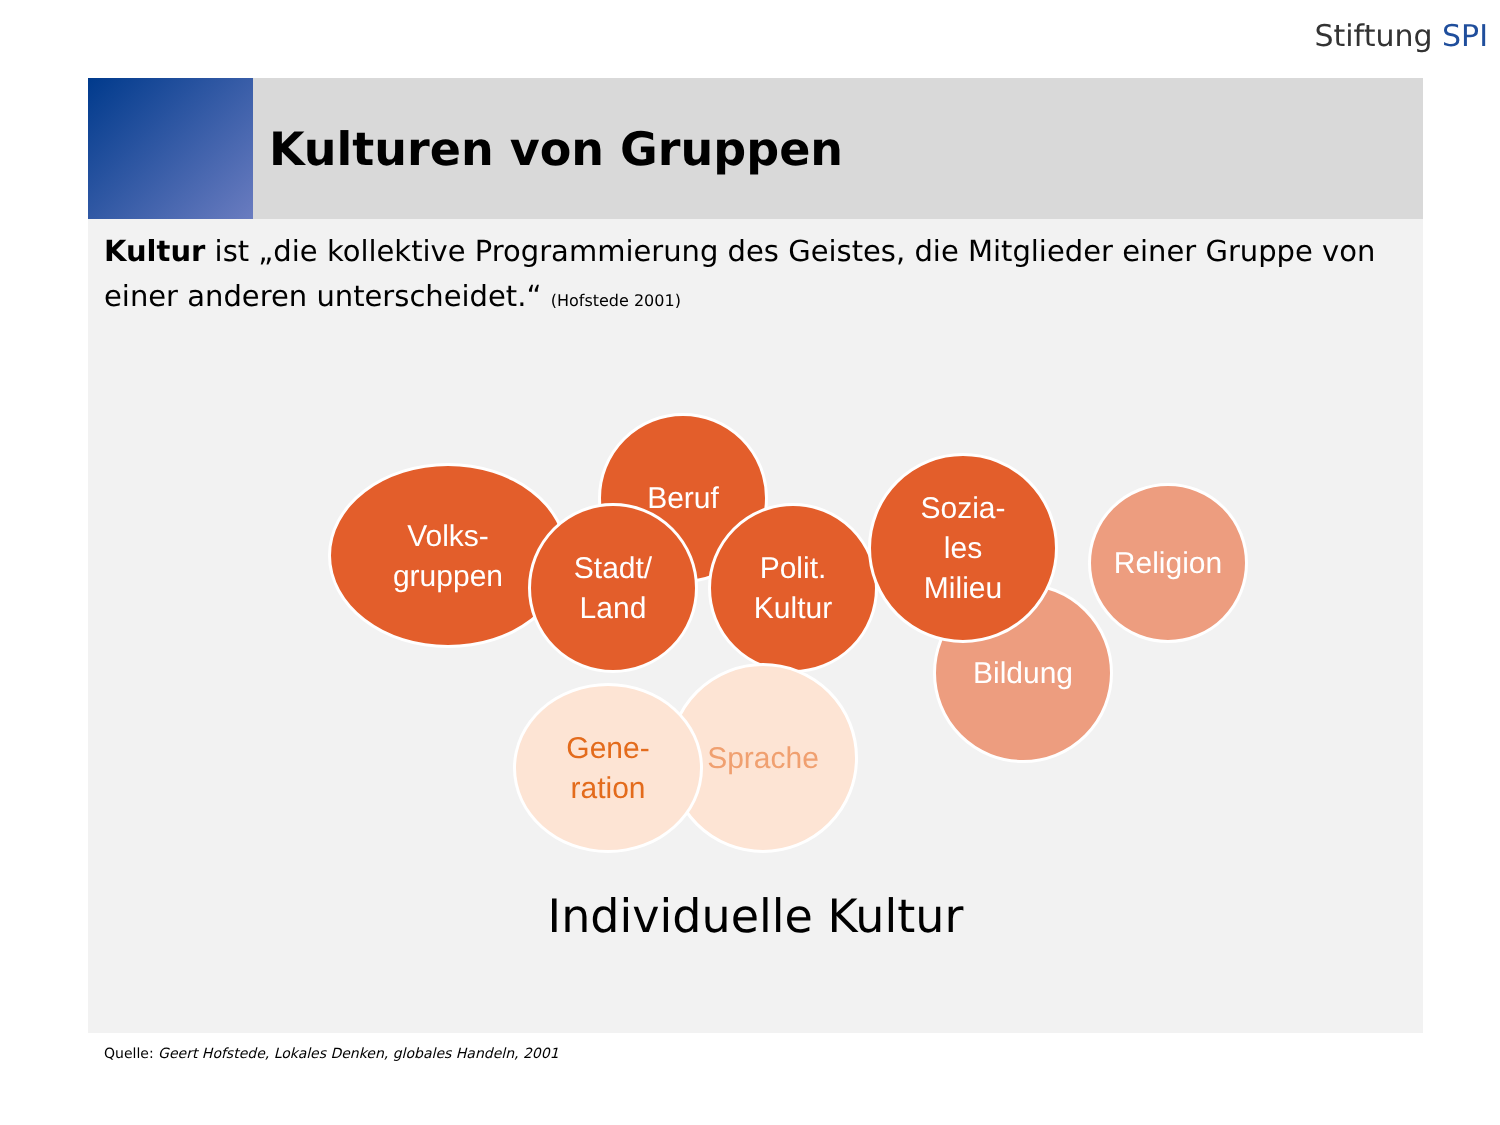Stiftung SPI
Kulturen von Gruppen
Kultur ist „die kollektive Programmierung des Geistes, die Mitglieder einer Gruppe von einer anderen unterscheidet.“ (Hofstede 2001)
Beruf
Volks-
gruppen
Stadt/
Land
Polit.
Kultur
Bildung
Religion
Sozia-
les
Milieu
Sprache
Gene-
ration
Individuelle Kultur
Quelle: Geert Hofstede, Lokales Denken, globales Handeln, 2001